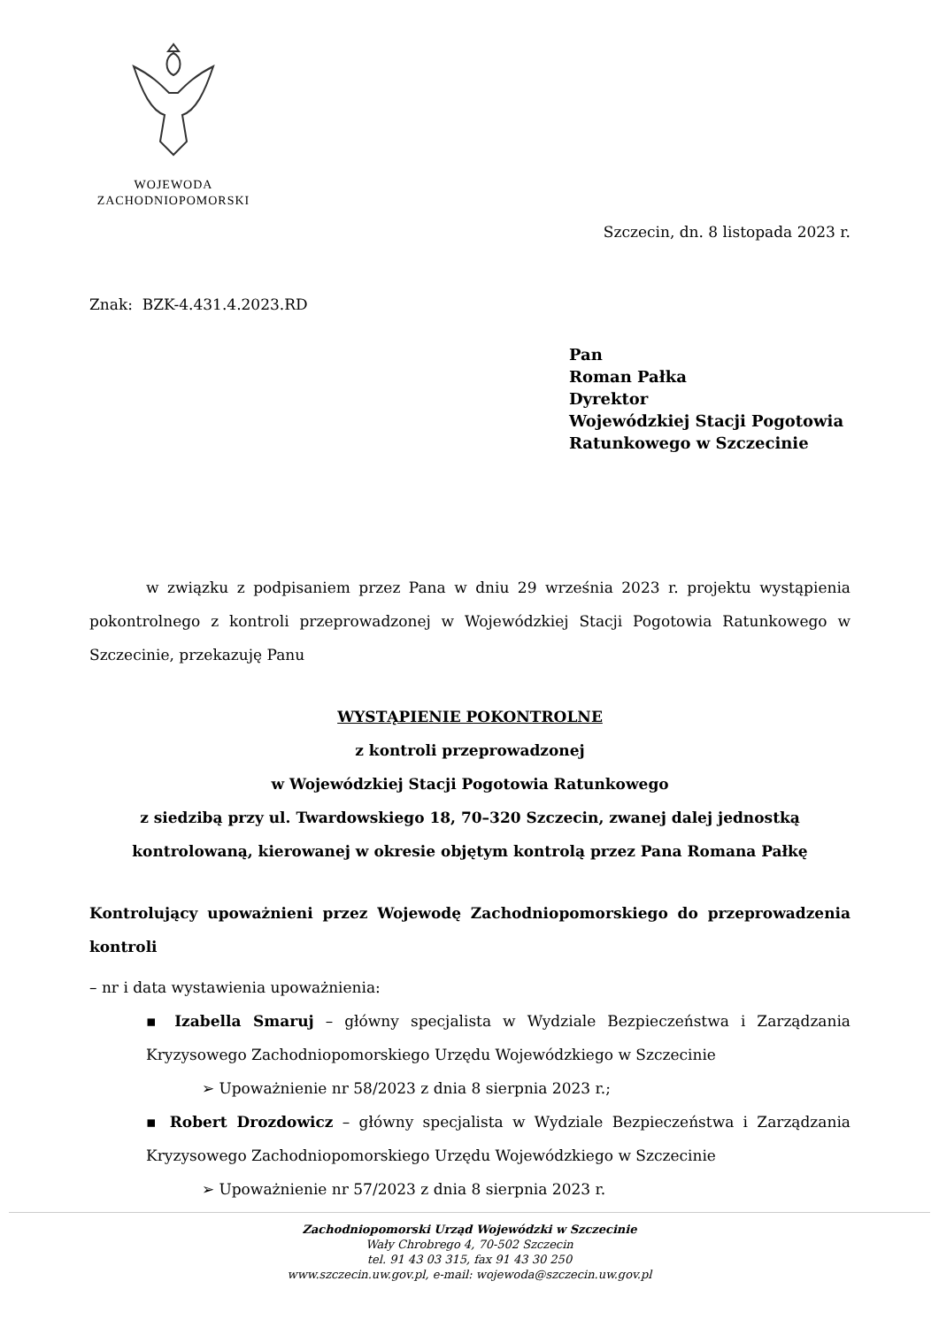WOJEWODA
ZACHODNIOPOMORSKI
Szczecin, dn. 8 listopada 2023 r.
Znak: BZK-4.431.4.2023.RD
Pan
Roman Pałka
Dyrektor
Wojewódzkiej Stacji Pogotowia
Ratunkowego w Szczecinie
w związku z podpisaniem przez Pana w dniu 29 września 2023 r. projektu wystąpienia pokontrolnego z kontroli przeprowadzonej w Wojewódzkiej Stacji Pogotowia Ratunkowego w Szczecinie, przekazuję Panu
WYSTĄPIENIE POKONTROLNE
z kontroli przeprowadzonej
w Wojewódzkiej Stacji Pogotowia Ratunkowego
z siedzibą przy ul. Twardowskiego 18, 70–320 Szczecin, zwanej dalej jednostką kontrolowaną, kierowanej w okresie objętym kontrolą przez Pana Romana Pałkę
Kontrolujący upoważnieni przez Wojewodę Zachodniopomorskiego do przeprowadzenia kontroli
– nr i data wystawienia upoważnienia:
▪ Izabella Smaruj – główny specjalista w Wydziale Bezpieczeństwa i Zarządzania Kryzysowego Zachodniopomorskiego Urzędu Wojewódzkiego w Szczecinie
➢ Upoważnienie nr 58/2023 z dnia 8 sierpnia 2023 r.;
▪ Robert Drozdowicz – główny specjalista w Wydziale Bezpieczeństwa i Zarządzania Kryzysowego Zachodniopomorskiego Urzędu Wojewódzkiego w Szczecinie
➢ Upoważnienie nr 57/2023 z dnia 8 sierpnia 2023 r.
Zachodniopomorski Urząd Wojewódzki w Szczecinie
Wały Chrobrego 4, 70-502 Szczecin
tel. 91 43 03 315, fax 91 43 30 250
www.szczecin.uw.gov.pl, e-mail: wojewoda@szczecin.uw.gov.pl